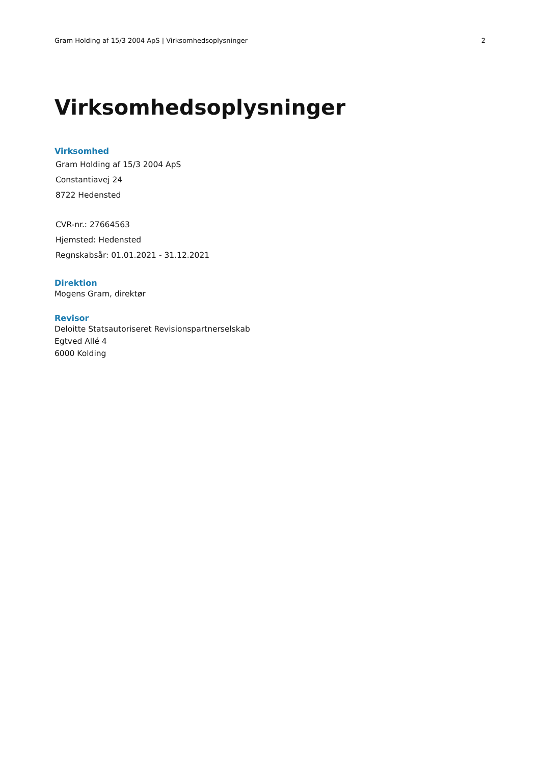Gram Holding af 15/3 2004 ApS | Virksomhedsoplysninger 2
Virksomhedsoplysninger
Virksomhed
Gram Holding af 15/3 2004 ApS
Constantiavej 24
8722 Hedensted
CVR-nr.: 27664563
Hjemsted: Hedensted
Regnskabsår: 01.01.2021 - 31.12.2021
Direktion
Mogens Gram, direktør
Revisor
Deloitte Statsautoriseret Revisionspartnerselskab
Egtved Allé 4
6000 Kolding